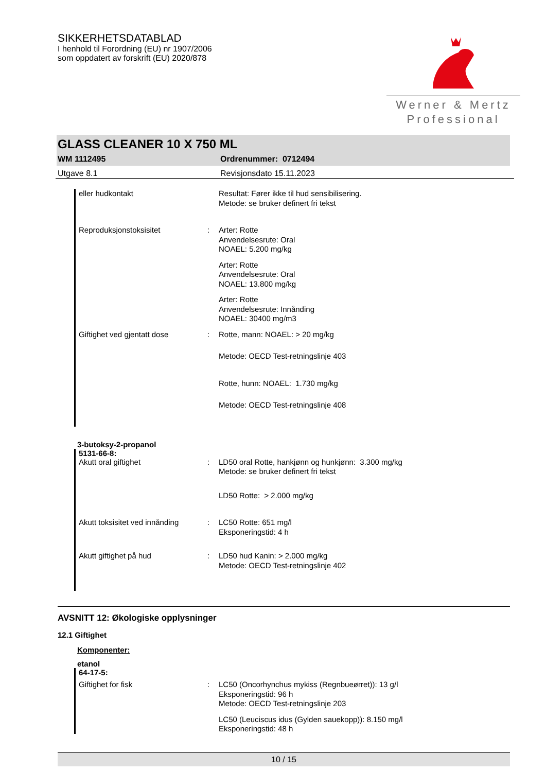SIKKERHETSDATABLAD
I henhold til Forordning (EU) nr 1907/2006
som oppdatert av forskrift (EU) 2020/878
Werner & Mertz
Professional
GLASS CLEANER 10 X 750 ML
WM 1112495 Ordrenummer: 0712494
Utgave 8.1 Revisjonsdato 15.11.2023
eller hudkontakt Resultat: Fører ikke til hud sensibilisering.
Metode: se bruker definert fri tekst
Reproduksjonstoksisitet : Arter: Rotte
Anvendelsesrute: Oral
NOAEL: 5.200 mg/kg
Arter: Rotte
Anvendelsesrute: Oral
NOAEL: 13.800 mg/kg
Arter: Rotte
Anvendelsesrute: Innånding
NOAEL: 30400 mg/m3
Giftighet ved gjentatt dose : Rotte, mann: NOAEL: > 20 mg/kg
Metode: OECD Test-retningslinje 403
Rotte, hunn: NOAEL: 1.730 mg/kg
Metode: OECD Test-retningslinje 408
3-butoksy-2-propanol
5131-66-8:
Akutt oral giftighet : LD50 oral Rotte, hankjønn og hunkjønn: 3.300 mg/kg
Metode: se bruker definert fri tekst
LD50 Rotte: > 2.000 mg/kg
Akutt toksisitet ved innånding
: LC50 Rotte: 651 mg/l
Eksponeringstid: 4 h
Akutt giftighet på hud : LD50 hud Kanin: > 2.000 mg/kg
Metode: OECD Test-retningslinje 402
AVSNITT 12: Økologiske opplysninger
12.1 Giftighet
Komponenter:
etanol
64-17-5:
Giftighet for fisk : LC50 (Oncorhynchus mykiss (Regnbueørret)): 13 g/l
Eksponeringstid: 96 h
Metode: OECD Test-retningslinje 203
LC50 (Leuciscus idus (Gylden sauekopp)): 8.150 mg/l
Eksponeringstid: 48 h
10 / 15